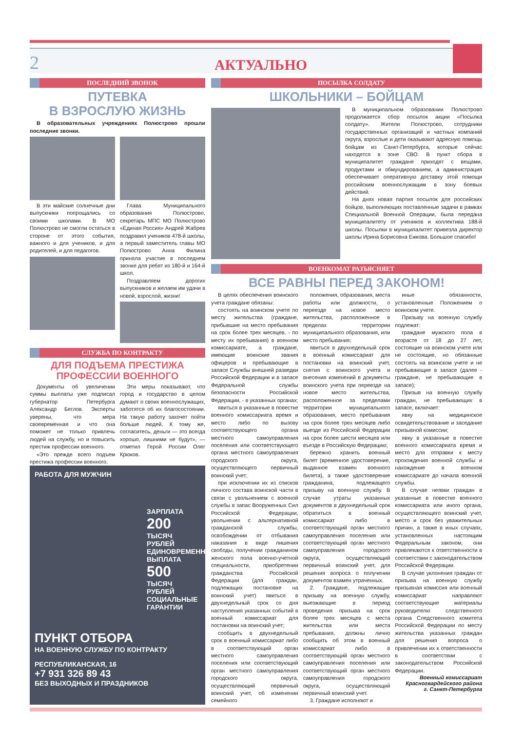2
АКТУАЛЬНО
ПОСЛЕДНИЙ ЗВОНОК
ПУТЕВКА
В ВЗРОСЛУЮ ЖИЗНЬ
В образовательных учреждениях Полюстрово прошли последние звонки.
В эти майские солнечные дни выпускники попрощались со своими школами. В МО Полюстрово не смогли остаться в стороне от этого события, важного и для учеников, и для родителей, и для педагогов.
Глава Муниципального образования Полюстрово, секретарь МПС МО Полюстрово «Единая Россия» Андрей Жабрев поздравил учеников 478-й школы, а первый заместитель главы МО Полюстрово Анна Филина приняла участие в последнем звонке для ребят из 180-й и 164-й школ.
Поздравляем дорогих выпускников и желаем им удачи в новой, взрослой, жизни!
СЛУЖБА ПО КОНТРАКТУ
ДЛЯ ПОДЪЕМА ПРЕСТИЖА
ПРОФЕССИИ ВОЕННОГО
Документы об увеличении суммы выплаты уже подписал губернатор Петербурга Александр Беглов. Эксперты уверены, что мера своевременная и что она поможет не только привлечь людей на службу, но и повысить престиж профессии военного.
«Это прежде всего подъем престижа профессии военного.
Эти меры показывают, что город и государство в целом думают о своих военнослужащих, заботятся об их благосостоянии. На такую работу захочет пойти больше людей. К тому же, согласитесь, деньги — это всегда хорошо, лишними не будут», — отметил Герой России Олег Крюков.
РАБОТА ДЛЯ МУЖЧИН
ЗАРПЛАТА
200
ТЫСЯЧ РУБЛЕЙ
ЕДИНОВРЕМЕННАЯ
ВЫПЛАТА
500
ТЫСЯЧ РУБЛЕЙ
СОЦИАЛЬНЫЕ
ГАРАНТИИ
ПУНКТ ОТБОРА
НА ВОЕННУЮ СЛУЖБУ ПО КОНТРАКТУ
РЕСПУБЛИКАНСКАЯ, 16
+7 931 326 89 43
БЕЗ ВЫХОДНЫХ И ПРАЗДНИКОВ
ПОСЫЛКА СОЛДАТУ
ШКОЛЬНИКИ – БОЙЦАМ
В муниципальном образовании Полюстрово продолжается сбор посылок акции «Посылка солдату». Жители Полюстрово, сотрудники государственных организаций и частных компаний округа, взрослые и дети оказывают адресную помощь бойцам из Санкт-Петербурга, которые сейчас находятся в зоне СВО. В пункт сбора в муниципалитет граждане приходят с вещами, продуктами и обмундированием, а администрация обеспечивает оперативную доставку этой помощи российским военнослужащим в зону боевых действий.
На днях новая партия посылок для российских бойцов, выполняющих поставленные задачи в рамках Специальной Военной Операции, была передана муниципалитету от учеников и коллектива 188-й школы. Посылки в муниципалитет привезла директор школы Ирина Борисовна Ежкова. Большое спасибо!
ВОЕНКОМАТ РАЗЪЯСНЯЕТ
ВСЕ РАВНЫ ПЕРЕД ЗАКОНОМ!
В целях обеспечения воинского учета граждане обязаны:
состоять на воинском учете по месту жительства (граждане, прибывшие на место пребывания на срок более трех месяцев, - по месту их пребывания) в военном комиссариате, а граждане, имеющие воинские звания офицеров и пребывающие в запасе Службы внешней разведки Российской Федерации и в запасе Федеральной службы безопасности Российской Федерации, - в указанных органах;
явиться в указанные в повестке военного комиссариата время и место либо по вызову соответствующего органа местного самоуправления поселения или соответствующего органа местного самоуправления городского округа, осуществляющего первичный воинский учет;
при исключении их из списков личного состава воинской части в связи с увольнением с военной службы в запас Вооруженных Сил Российской Федерации, увольнении с альтернативной гражданской службы, освобождении от отбывания наказания в виде лишения свободы, получении гражданином женского пола военно-учетной специальности, приобретении гражданства Российской Федерации (для граждан, подлежащих постановке на воинский учет) явиться в двухнедельный срок со дня наступления указанных событий в военный комиссариат для постановки на воинский учет;
сообщить в двухнедельный срок в военный комиссариат либо в соответствующий орган местного самоуправления поселения или соответствующий орган местного самоуправления городского округа, осуществляющий первичный воинский учет, об изменении семейного
положения, образования, места работы или должности, о переезде на новое место жительства, расположенное в пределах территории муниципального образования, или место пребывания;
явиться в двухнедельный срок в военный комиссариат для постановки на воинский учет, снятия с воинского учета и внесения изменений в документы воинского учета при переезде на новое место жительства, расположенное за пределами территории муниципального образования, место пребывания на срок более трех месяцев либо выезде из Российской Федерации на срок более шести месяцев или въезде в Российскую Федерацию;
бережно хранить военный билет (временное удостоверение, выданное взамен военного билета), а также удостоверение гражданина, подлежащего призыву на военную службу. В случае утраты указанных документов в двухнедельный срок обратиться в военный комиссариат либо в соответствующий орган местного самоуправления поселения или соответствующий орган местного самоуправления городского округа, осуществляющий первичный воинский учет, для решения вопроса о получении документов взамен утраченных.
2. Граждане, подлежащие призыву на военную службу, выезжающие в период проведения призыва на срок более трех месяцев с места жительства или места пребывания, должны лично сообщить об этом в военный комиссариат либо в соответствующий орган местного самоуправления поселения или соответствующий орган местного самоуправления городского округа, осуществляющий первичный воинский учет.
3. Граждане исполняют и
иные обязанности, установленные Положением о воинском учете.
Призыву на военную службу подлежат:
граждане мужского пола в возрасте от 18 до 27 лет, состоящие на воинском учете или не состоящие, но обязанные состоять на воинском учете и не пребывающие в запасе (далее - граждане, не пребывающие в запасе);
Призыв на военную службу граждан, не пребывающих в запасе, включает:
явку на медицинское освидетельствование и заседание призывной комиссии;
явку в указанные в повестке военного комиссариата время и место для отправки к месту прохождения военной службы и нахождение в военном комиссариате до начала военной службы.
В случае неявки граждан в указанные в повестке военного комиссариата или иного органа, осуществляющего воинский учет, место и срок без уважительных причин, а также в иных случаях, установленных настоящим Федеральным законом, они привлекаются к ответственности в соответствии с законодательством Российской Федерации.
В случае уклонения граждан от призыва на военную службу призывная комиссия или военный комиссариат направляют соответствующие материалы руководителю следственного органа Следственного комитета Российской Федерации по месту жительства указанных граждан для решения вопроса о привлечении их к ответственности в соответствии с законодательством Российской Федерации.
Военный комиссариат
Красногвардейского района
г. Санкт-Петербурга